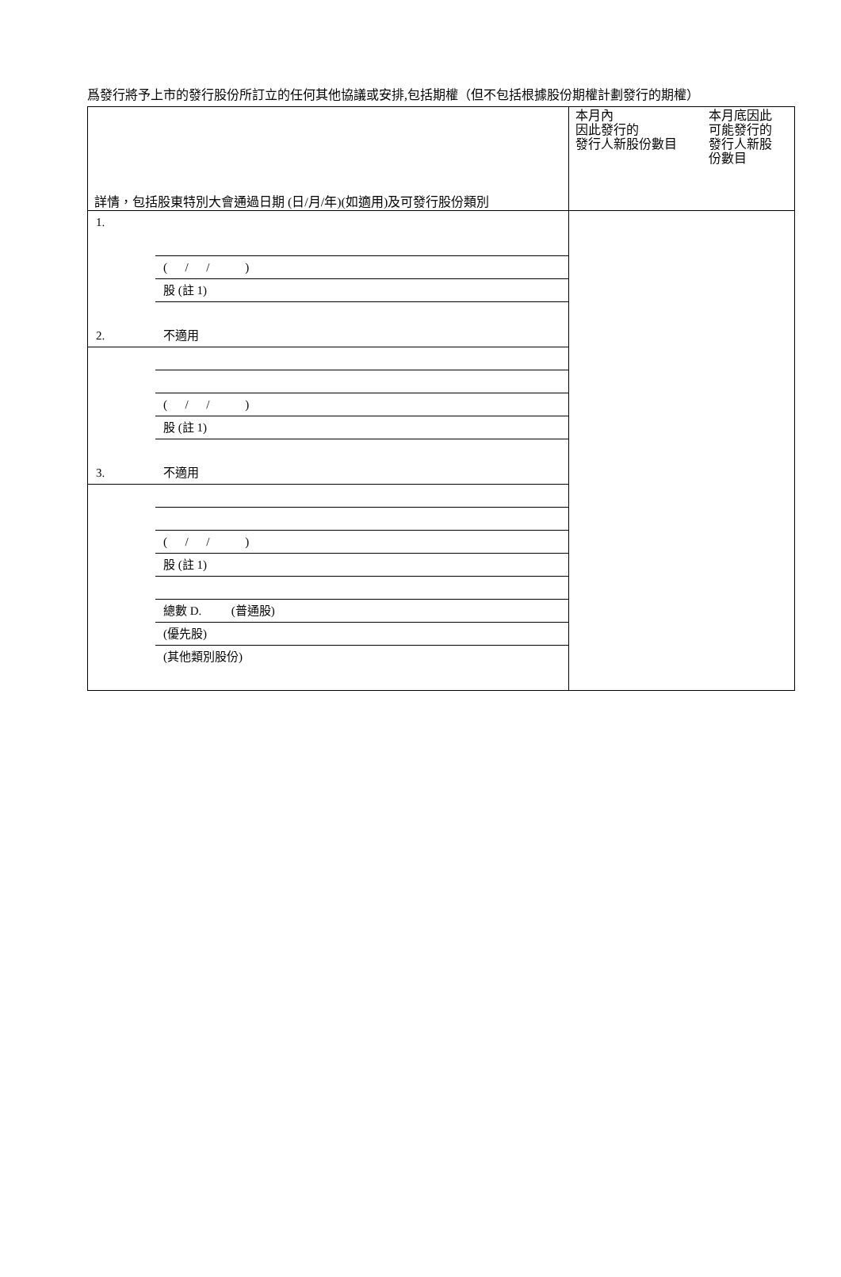爲發行將予上市的發行股份所訂立的任何其他協議或安排,包括期權（但不包括根據股份期權計劃發行的期權）
| 詳情，包括股東特別大會通過日期 (日/月/年)(如適用)及可發行股份類別 | 本月內 因此發行的 發行人新股份數目 本月底因此 可能發行的 發行人新股 份數目 |
| 1. ( / / ) 股 (註 1) 2. 不適用 ( / / ) 股 (註 1) 3. 不適用 ( / / ) 股 (註 1) 總數 D. (普通股) (優先股) (其他類別股份) | |